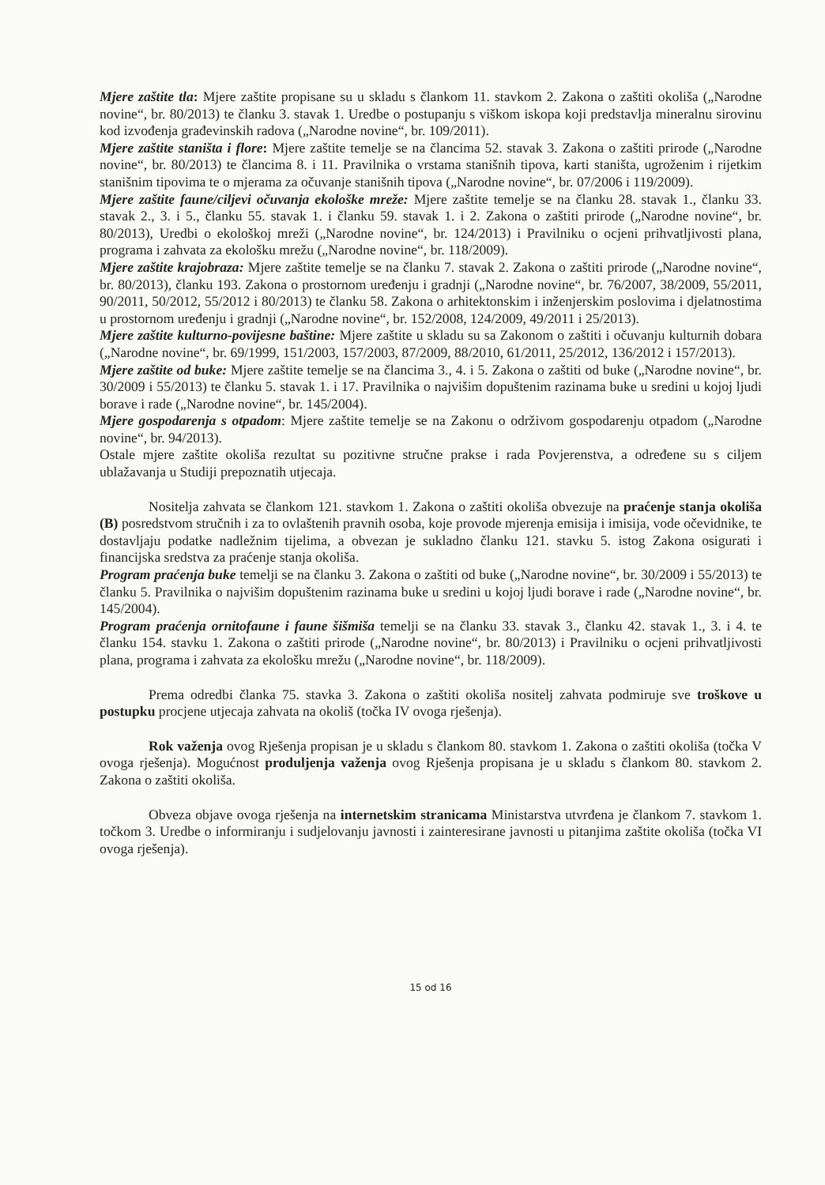Mjere zaštite tla: Mjere zaštite propisane su u skladu s člankom 11. stavkom 2. Zakona o zaštiti okoliša („Narodne novine“, br. 80/2013) te članku 3. stavak 1. Uredbe o postupanju s viškom iskopa koji predstavlja mineralnu sirovinu kod izvođenja građevinskih radova („Narodne novine“, br. 109/2011).
Mjere zaštite staništa i flore: Mjere zaštite temelje se na člancima 52. stavak 3. Zakona o zaštiti prirode („Narodne novine“, br. 80/2013) te člancima 8. i 11. Pravilnika o vrstama stanišnih tipova, karti staništa, ugroženim i rijetkim stanišnim tipovima te o mjerama za očuvanje stanišnih tipova („Narodne novine“, br. 07/2006 i 119/2009).
Mjere zaštite faune/ciljevi očuvanja ekološke mreže: Mjere zaštite temelje se na članku 28. stavak 1., članku 33. stavak 2., 3. i 5., članku 55. stavak 1. i članku 59. stavak 1. i 2. Zakona o zaštiti prirode („Narodne novine“, br. 80/2013), Uredbi o ekološkoj mreži („Narodne novine“, br. 124/2013) i Pravilniku o ocjeni prihvatljivosti plana, programa i zahvata za ekološku mrežu („Narodne novine“, br. 118/2009).
Mjere zaštite krajobraza: Mjere zaštite temelje se na članku 7. stavak 2. Zakona o zaštiti prirode („Narodne novine“, br. 80/2013), članku 193. Zakona o prostornom uređenju i gradnji („Narodne novine“, br. 76/2007, 38/2009, 55/2011, 90/2011, 50/2012, 55/2012 i 80/2013) te članku 58. Zakona o arhitektonskim i inženjerskim poslovima i djelatnostima u prostornom uređenju i gradnji („Narodne novine“, br. 152/2008, 124/2009, 49/2011 i 25/2013).
Mjere zaštite kulturno-povijesne baštine: Mjere zaštite u skladu su sa Zakonom o zaštiti i očuvanju kulturnih dobara („Narodne novine“, br. 69/1999, 151/2003, 157/2003, 87/2009, 88/2010, 61/2011, 25/2012, 136/2012 i 157/2013).
Mjere zaštite od buke: Mjere zaštite temelje se na člancima 3., 4. i 5. Zakona o zaštiti od buke („Narodne novine“, br. 30/2009 i 55/2013) te članku 5. stavak 1. i 17. Pravilnika o najvišim dopuštenim razinama buke u sredini u kojoj ljudi borave i rade („Narodne novine“, br. 145/2004).
Mjere gospodarenja s otpadom: Mjere zaštite temelje se na Zakonu o održivom gospodarenju otpadom („Narodne novine“, br. 94/2013).
Ostale mjere zaštite okoliša rezultat su pozitivne stručne prakse i rada Povjerenstva, a određene su s ciljem ublažavanja u Studiji prepoznatih utjecaja.
Nositelja zahvata se člankom 121. stavkom 1. Zakona o zaštiti okoliša obvezuje na praćenje stanja okoliša (B) posredstvom stručnih i za to ovlaštenih pravnih osoba, koje provode mjerenja emisija i imisija, vode očevidnike, te dostavljaju podatke nadležnim tijelima, a obvezan je sukladno članku 121. stavku 5. istog Zakona osigurati i financijska sredstva za praćenje stanja okoliša.
Program praćenja buke temelji se na članku 3. Zakona o zaštiti od buke („Narodne novine“, br. 30/2009 i 55/2013) te članku 5. Pravilnika o najvišim dopuštenim razinama buke u sredini u kojoj ljudi borave i rade („Narodne novine“, br. 145/2004).
Program praćenja ornitofaune i faune šišmiša temelji se na članku 33. stavak 3., članku 42. stavak 1., 3. i 4. te članku 154. stavku 1. Zakona o zaštiti prirode („Narodne novine“, br. 80/2013) i Pravilniku o ocjeni prihvatljivosti plana, programa i zahvata za ekološku mrežu („Narodne novine“, br. 118/2009).
Prema odredbi članka 75. stavka 3. Zakona o zaštiti okoliša nositelj zahvata podmiruje sve troškove u postupku procjene utjecaja zahvata na okoliš (točka IV ovoga rješenja).
Rok važenja ovog Rješenja propisan je u skladu s člankom 80. stavkom 1. Zakona o zaštiti okoliša (točka V ovoga rješenja). Mogućnost produljenja važenja ovog Rješenja propisana je u skladu s člankom 80. stavkom 2. Zakona o zaštiti okoliša.
Obveza objave ovoga rješenja na internetskim stranicama Ministarstva utvrđena je člankom 7. stavkom 1. točkom 3. Uredbe o informiranju i sudjelovanju javnosti i zainteresirane javnosti u pitanjima zaštite okoliša (točka VI ovoga rješenja).
15 od 16